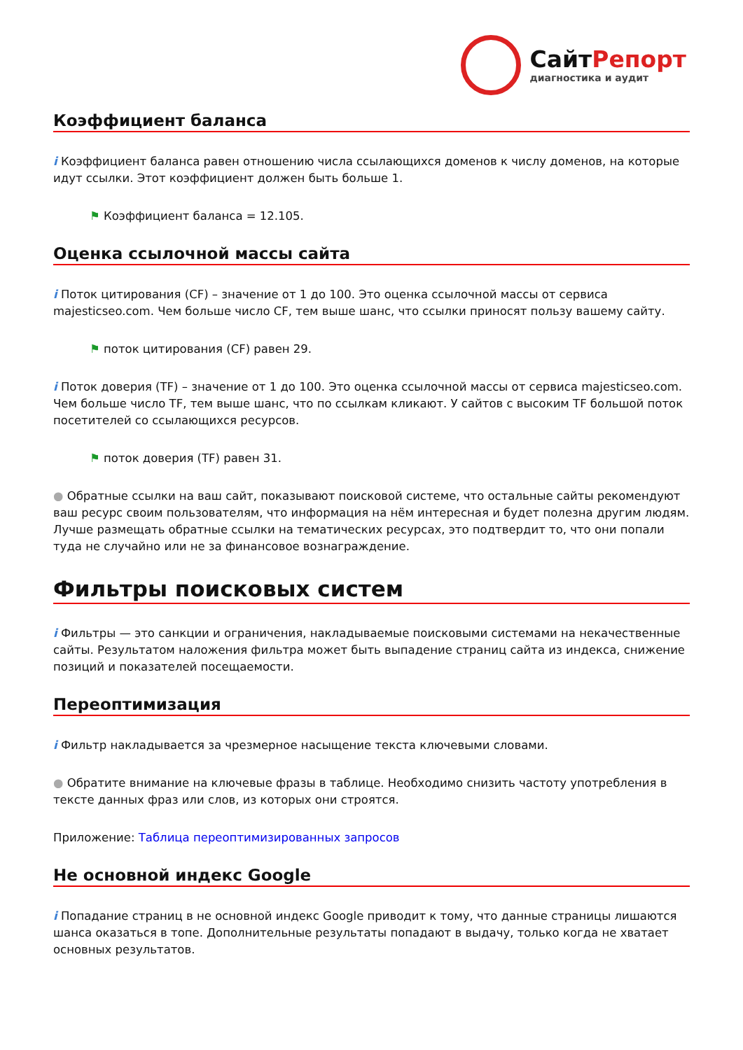СайтРепорт
диагностика и аудит
Коэффициент баланса
i Коэффициент баланса равен отношению числа ссылающихся доменов к числу доменов, на которые идут ссылки. Этот коэффициент должен быть больше 1.
⚑ Коэффициент баланса = 12.105.
Оценка ссылочной массы сайта
i Поток цитирования (CF) – значение от 1 до 100. Это оценка ссылочной массы от сервиса majesticseo.com. Чем больше число CF, тем выше шанс, что ссылки приносят пользу вашему сайту.
⚑ поток цитирования (CF) равен 29.
i Поток доверия (TF) – значение от 1 до 100. Это оценка ссылочной массы от сервиса majesticseo.com. Чем больше число TF, тем выше шанс, что по ссылкам кликают. У сайтов с высоким TF большой поток посетителей со ссылающихся ресурсов.
⚑ поток доверия (TF) равен 31.
● Обратные ссылки на ваш сайт, показывают поисковой системе, что остальные сайты рекомендуют ваш ресурс своим пользователям, что информация на нём интересная и будет полезна другим людям.
Лучше размещать обратные ссылки на тематических ресурсах, это подтвердит то, что они попали туда не случайно или не за финансовое вознаграждение.
Фильтры поисковых систем
i Фильтры — это санкции и ограничения, накладываемые поисковыми системами на некачественные сайты. Результатом наложения фильтра может быть выпадение страниц сайта из индекса, снижение позиций и показателей посещаемости.
Переоптимизация
i Фильтр накладывается за чрезмерное насыщение текста ключевыми словами.
● Обратите внимание на ключевые фразы в таблице. Необходимо снизить частоту употребления в тексте данных фраз или слов, из которых они строятся.
Приложение: Таблица переоптимизированных запросов
Не основной индекс Google
i Попадание страниц в не основной индекс Google приводит к тому, что данные страницы лишаются шанса оказаться в топе. Дополнительные результаты попадают в выдачу, только когда не хватает основных результатов.